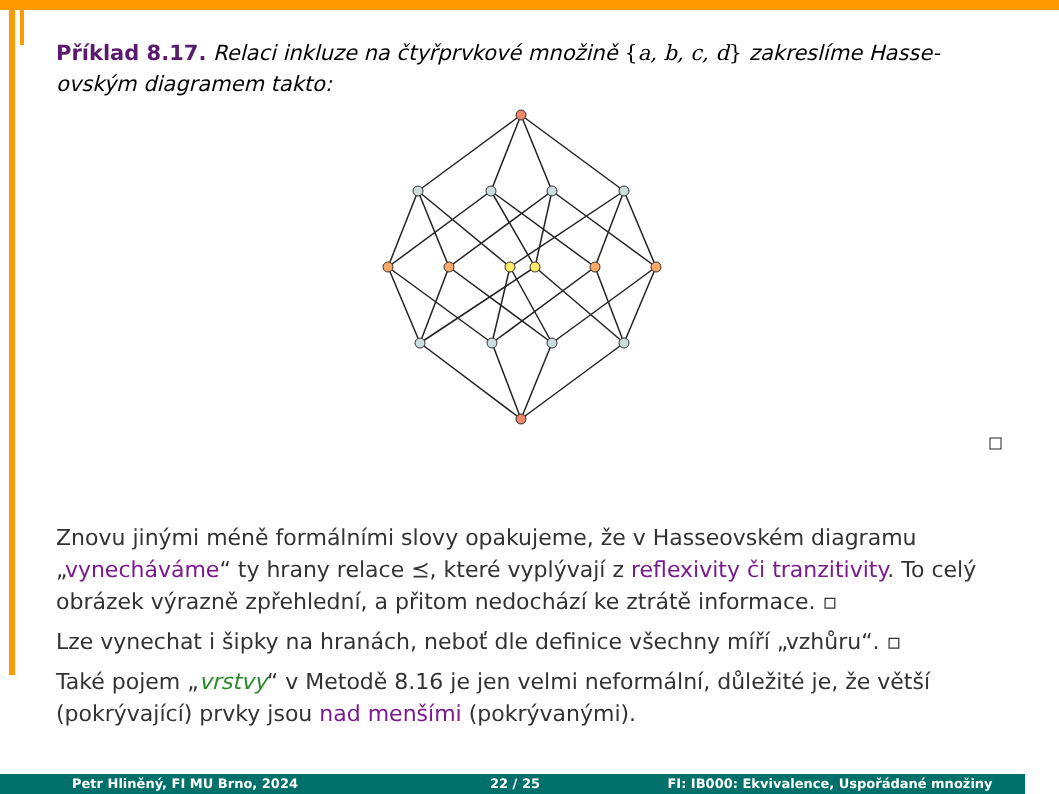Příklad 8.17. Relaci inkluze na čtyřprvkové množině {a, b, c, d} zakreslíme Hasse-ovským diagramem takto:
Znovu jinými méně formálními slovy opakujeme, že v Hasseovském diagramu „vynecháváme“ ty hrany relace ⪯, které vyplývají z reflexivity či tranzitivity. To celý obrázek výrazně zpřehlední, a přitom nedochází ke ztrátě informace. ▫
Lze vynechat i šipky na hranách, neboť dle definice všechny míří „vzhůru“. ▫
Také pojem „vrstvy“ v Metodě 8.16 je jen velmi neformální, důležité je, že větší (pokrývající) prvky jsou nad menšími (pokrývanými).
Petr Hliněný, FI MU Brno, 2024 22 / 25 FI: IB000: Ekvivalence, Uspořádané množiny